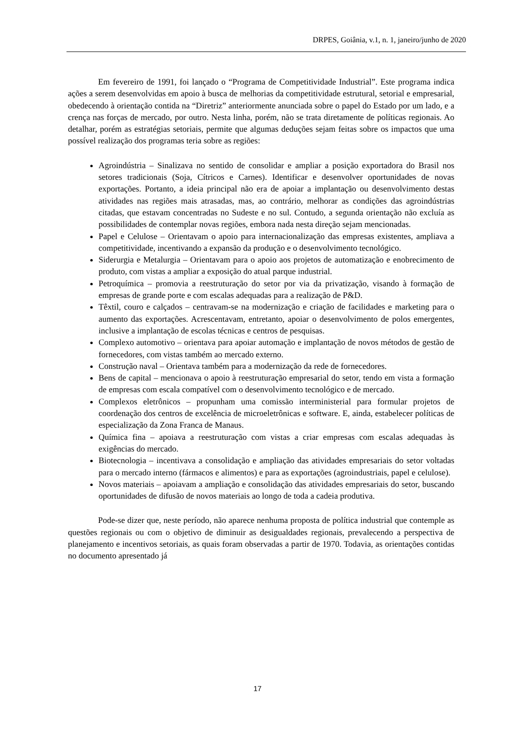DRPES, Goiânia, v.1, n. 1, janeiro/junho de 2020
Em fevereiro de 1991, foi lançado o “Programa de Competitividade Industrial”. Este programa indica ações a serem desenvolvidas em apoio à busca de melhorias da competitividade estrutural, setorial e empresarial, obedecendo à orientação contida na “Diretriz” anteriormente anunciada sobre o papel do Estado por um lado, e a crença nas forças de mercado, por outro. Nesta linha, porém, não se trata diretamente de políticas regionais. Ao detalhar, porém as estratégias setoriais, permite que algumas deduções sejam feitas sobre os impactos que uma possível realização dos programas teria sobre as regiões:
Agroindústria – Sinalizava no sentido de consolidar e ampliar a posição exportadora do Brasil nos setores tradicionais (Soja, Cítricos e Carnes). Identificar e desenvolver oportunidades de novas exportações. Portanto, a ideia principal não era de apoiar a implantação ou desenvolvimento destas atividades nas regiões mais atrasadas, mas, ao contrário, melhorar as condições das agroindústrias citadas, que estavam concentradas no Sudeste e no sul. Contudo, a segunda orientação não excluía as possibilidades de contemplar novas regiões, embora nada nesta direção sejam mencionadas.
Papel e Celulose – Orientavam o apoio para internacionalização das empresas existentes, ampliava a competitividade, incentivando a expansão da produção e o desenvolvimento tecnológico.
Siderurgia e Metalurgia – Orientavam para o apoio aos projetos de automatização e enobrecimento de produto, com vistas a ampliar a exposição do atual parque industrial.
Petroquímica – promovia a reestruturação do setor por via da privatização, visando à formação de empresas de grande porte e com escalas adequadas para a realização de P&D.
Têxtil, couro e calçados – centravam-se na modernização e criação de facilidades e marketing para o aumento das exportações. Acrescentavam, entretanto, apoiar o desenvolvimento de polos emergentes, inclusive a implantação de escolas técnicas e centros de pesquisas.
Complexo automotivo – orientava para apoiar automação e implantação de novos métodos de gestão de fornecedores, com vistas também ao mercado externo.
Construção naval – Orientava também para a modernização da rede de fornecedores.
Bens de capital – mencionava o apoio à reestruturação empresarial do setor, tendo em vista a formação de empresas com escala compatível com o desenvolvimento tecnológico e de mercado.
Complexos eletrônicos – propunham uma comissão interministerial para formular projetos de coordenação dos centros de excelência de microeletrônicas e software. E, ainda, estabelecer políticas de especialização da Zona Franca de Manaus.
Química fina – apoiava a reestruturação com vistas a criar empresas com escalas adequadas às exigências do mercado.
Biotecnologia – incentivava a consolidação e ampliação das atividades empresariais do setor voltadas para o mercado interno (fármacos e alimentos) e para as exportações (agroindustriais, papel e celulose).
Novos materiais – apoiavam a ampliação e consolidação das atividades empresariais do setor, buscando oportunidades de difusão de novos materiais ao longo de toda a cadeia produtiva.
Pode-se dizer que, neste período, não aparece nenhuma proposta de política industrial que contemple as questões regionais ou com o objetivo de diminuir as desigualdades regionais, prevalecendo a perspectiva de planejamento e incentivos setoriais, as quais foram observadas a partir de 1970. Todavia, as orientações contidas no documento apresentado já
17